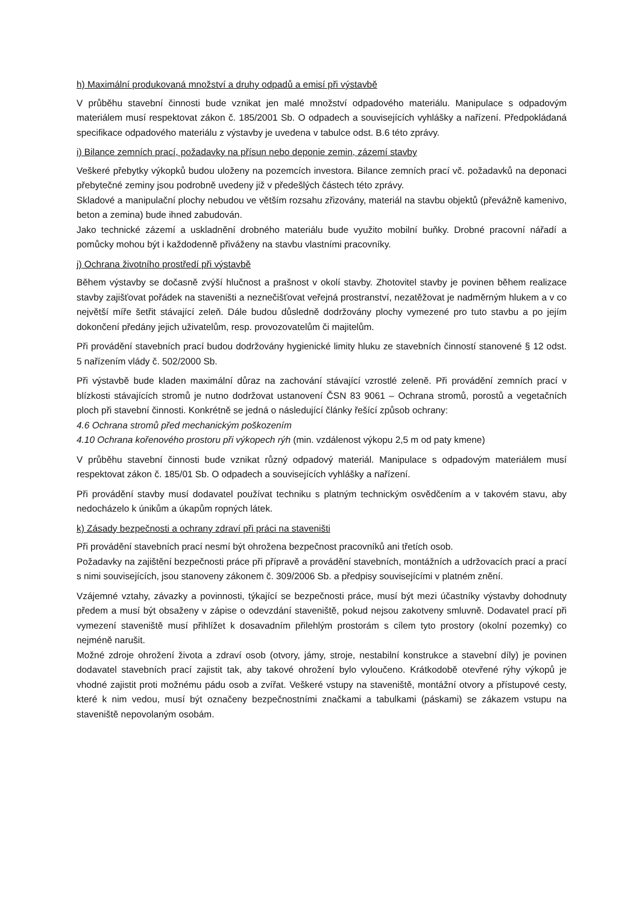h) Maximální produkovaná množství a druhy odpadů a emisí při výstavbě
V průběhu stavební činnosti bude vznikat jen malé množství odpadového materiálu. Manipulace s odpadovým materiálem musí respektovat zákon č. 185/2001 Sb. O odpadech a souvisejících vyhlášky a nařízení. Předpokládaná specifikace odpadového materiálu z výstavby je uvedena v tabulce odst. B.6 této zprávy.
i) Bilance zemních prací, požadavky na přísun nebo deponie zemin, zázemí stavby
Veškeré přebytky výkopků budou uloženy na pozemcích investora. Bilance zemních prací vč. požadavků na deponaci přebytečné zeminy jsou podrobně uvedeny již v předešlých částech této zprávy.
Skladové a manipulační plochy nebudou ve větším rozsahu zřizovány, materiál na stavbu objektů (převážně kamenivo, beton a zemina) bude ihned zabudován.
Jako technické zázemí a uskladnění drobného materiálu bude využito mobilní buňky. Drobné pracovní nářadí a pomůcky mohou být i každodenně přiváženy na stavbu vlastními pracovníky.
j) Ochrana životního prostředí při výstavbě
Během výstavby se dočasně zvýší hlučnost a prašnost v okolí stavby. Zhotovitel stavby je povinen během realizace stavby zajišťovat pořádek na staveništi a neznečišťovat veřejná prostranství, nezatěžovat je nadměrným hlukem a v co největší míře šetřit stávající zeleň. Dále budou důsledně dodržovány plochy vymezené pro tuto stavbu a po jejím dokončení předány jejich uživatelům, resp. provozovatelům či majitelům.
Při provádění stavebních prací budou dodržovány hygienické limity hluku ze stavebních činností stanovené § 12 odst. 5 nařízením vlády č. 502/2000 Sb.
Při výstavbě bude kladen maximální důraz na zachování stávající vzrostlé zeleně. Při provádění zemních prací v blízkosti stávajících stromů je nutno dodržovat ustanovení ČSN 83 9061 – Ochrana stromů, porostů a vegetačních ploch při stavební činnosti. Konkrétně se jedná o následující články řešící způsob ochrany:
4.6 Ochrana stromů před mechanickým poškozením
4.10 Ochrana kořenového prostoru při výkopech rýh (min. vzdálenost výkopu 2,5 m od paty kmene)
V průběhu stavební činnosti bude vznikat různý odpadový materiál. Manipulace s odpadovým materiálem musí respektovat zákon č. 185/01 Sb. O odpadech a souvisejících vyhlášky a nařízení.
Při provádění stavby musí dodavatel používat techniku s platným technickým osvědčením a v takovém stavu, aby nedocházelo k únikům a úkapům ropných látek.
k) Zásady bezpečnosti a ochrany zdraví při práci na staveništi
Při provádění stavebních prací nesmí být ohrožena bezpečnost pracovníků ani třetích osob.
Požadavky na zajištění bezpečnosti práce při přípravě a provádění stavebních, montážních a udržovacích prací a prací s nimi souvisejících, jsou stanoveny zákonem č. 309/2006 Sb. a předpisy souvisejícími v platném znění.
Vzájemné vztahy, závazky a povinnosti, týkající se bezpečnosti práce, musí být mezi účastníky výstavby dohodnuty předem a musí být obsaženy v zápise o odevzdání staveniště, pokud nejsou zakotveny smluvně. Dodavatel prací při vymezení staveniště musí přihlížet k dosavadním přilehlým prostorám s cílem tyto prostory (okolní pozemky) co nejméně narušit.
Možné zdroje ohrožení života a zdraví osob (otvory, jámy, stroje, nestabilní konstrukce a stavební díly) je povinen dodavatel stavebních prací zajistit tak, aby takové ohrožení bylo vyloučeno. Krátkodobě otevřené rýhy výkopů je vhodné zajistit proti možnému pádu osob a zvířat. Veškeré vstupy na staveniště, montážní otvory a přístupové cesty, které k nim vedou, musí být označeny bezpečnostními značkami a tabulkami (páskami) se zákazem vstupu na staveniště nepovolaným osobám.